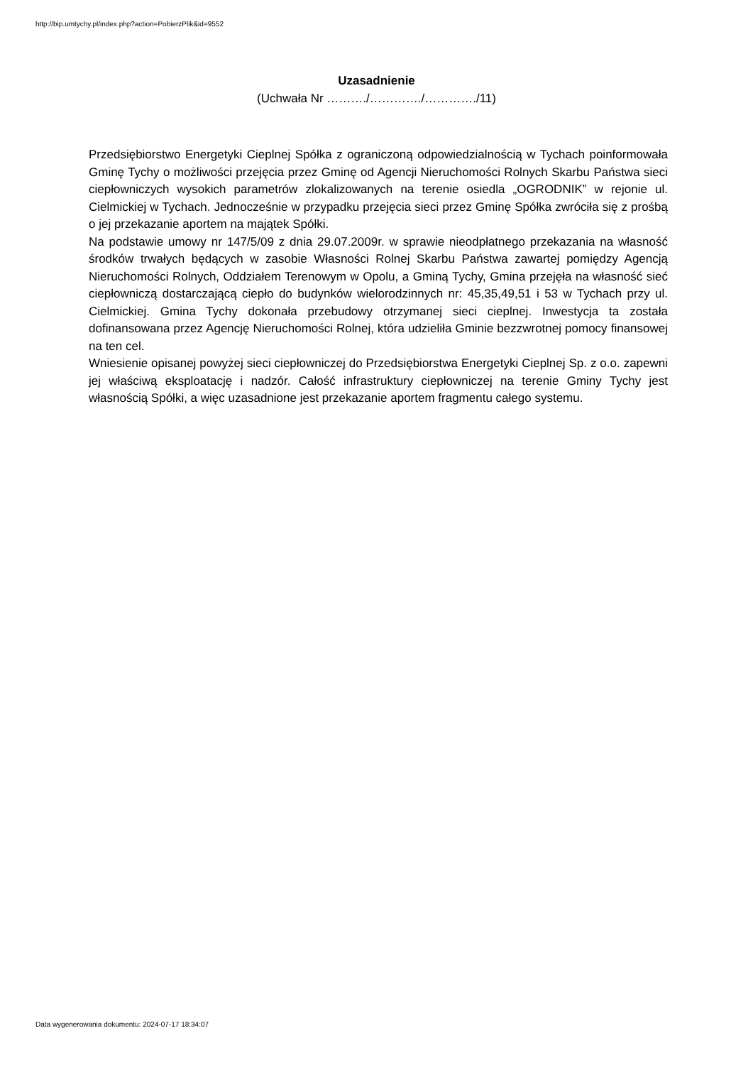http://bip.umtychy.pl/index.php?action=PobierzPlik&id=9552
Uzasadnienie
(Uchwała Nr ………./…………./…………./11)
Przedsiębiorstwo Energetyki Cieplnej Spółka z ograniczoną odpowiedzialnością w Tychach poinformowała Gminę Tychy o możliwości przejęcia przez Gminę od Agencji Nieruchomości Rolnych Skarbu Państwa sieci ciepłowniczych wysokich parametrów zlokalizowanych na terenie osiedla „OGRODNIK” w rejonie ul. Cielmickiej w Tychach. Jednocześnie w przypadku przejęcia sieci przez Gminę Spółka zwróciła się z prośbą o jej przekazanie aportem na majątek Spółki.
Na podstawie umowy nr 147/5/09 z dnia 29.07.2009r. w sprawie nieodpłatnego przekazania na własność środków trwałych będących w zasobie Własności Rolnej Skarbu Państwa zawartej pomiędzy Agencją Nieruchomości Rolnych, Oddziałem Terenowym w Opolu, a Gminą Tychy, Gmina przejęła na własność sieć ciepłowniczą dostarczającą ciepło do budynków wielorodzinnych nr: 45,35,49,51 i 53 w Tychach przy ul. Cielmickiej. Gmina Tychy dokonała przebudowy otrzymanej sieci cieplnej. Inwestycja ta została dofinansowana przez Agencję Nieruchomości Rolnej, która udzieliła Gminie bezzwrotnej pomocy finansowej na ten cel.
Wniesienie opisanej powyżej sieci ciepłowniczej do Przedsiębiorstwa Energetyki Cieplnej Sp. z o.o. zapewni jej właściwą eksploatację i nadzór. Całość infrastruktury ciepłowniczej na terenie Gminy Tychy jest własnością Spółki, a więc uzasadnione jest przekazanie aportem fragmentu całego systemu.
Data wygenerowania dokumentu: 2024-07-17 18:34:07